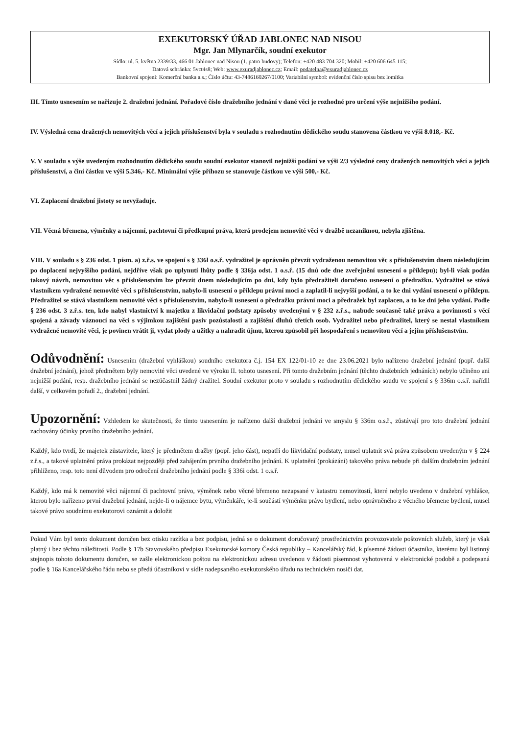EXEKUTORSKÝ ÚŘAD JABLONEC NAD NISOU
Mgr. Jan Mlynarčík, soudní exekutor
Sídlo: ul. 5. května 2339/33, 466 01 Jablonec nad Nisou (1. patro budovy); Telefon: +420 483 704 320; Mobil: +420 606 645 115;
Datová schránka: 5vct4s8; Web: www.exuradjablonec.cz; Email: podatelna@exuradjablonec.cz
Bankovní spojení: Komerční banka a.s.; Číslo účtu: 43-7486160267/0100; Variabilní symbol: evidenční číslo spisu bez lomítka
III. Tímto usnesením se nařizuje 2. dražební jednání. Pořadové číslo dražebního jednání v dané věci je rozhodné pro určení výše nejnižšího podání.
IV. Výsledná cena dražených nemovitých věcí a jejich příslušenství byla v souladu s rozhodnutím dědického soudu stanovena částkou ve výši 8.018,- Kč.
V. V souladu s výše uvedeným rozhodnutím dědického soudu soudní exekutor stanovil nejnižší podání ve výši 2/3 výsledné ceny dražených nemovitých věcí a jejich příslušenství, a činí částku ve výši 5.346,- Kč. Minimální výše příhozu se stanovuje částkou ve výši 500,- Kč.
VI. Zaplacení dražební jistoty se nevyžaduje.
VII. Věcná břemena, výměnky a nájemní, pachtovní či předkupní práva, která prodejem nemovité věci v dražbě nezaniknou, nebyla zjištěna.
VIII. V souladu s § 236 odst. 1 písm. a) z.ř.s. ve spojení s § 336l o.s.ř. vydražitel je oprávněn převzít vydraženou nemovitou věc s příslušenstvím dnem následujícím po doplacení nejvyššího podání, nejdříve však po uplynutí lhůty podle § 336ja odst. 1 o.s.ř. (15 dnů ode dne zveřejnění usnesení o příklepu); byl-li však podán takový návrh, nemovitou věc s příslušenstvím lze převzít dnem následujícím po dni, kdy bylo předražiteli doručeno usnesení o předražku. Vydražitel se stává vlastníkem vydražené nemovité věci s příslušenstvím, nabylo-li usnesení o příklepu právní moci a zaplatil-li nejvyšší podání, a to ke dni vydání usnesení o příklepu. Předražitel se stává vlastníkem nemovité věci s příslušenstvím, nabylo-li usnesení o předražku právní moci a předražek byl zaplacen, a to ke dni jeho vydání. Podle § 236 odst. 3 z.ř.s. ten, kdo nabyl vlastnictví k majetku z likvidační podstaty způsoby uvedenými v § 232 z.ř.s., nabude současně také práva a povinnosti s věcí spojená a závady váznoucí na věci s výjimkou zajištění pasiv pozůstalosti a zajištění dluhů třetích osob. Vydražitel nebo předražitel, který se nestal vlastníkem vydražené nemovité věci, je povinen vrátit ji, vydat plody a užitky a nahradit újmu, kterou způsobil při hospodaření s nemovitou věcí a jejím příslušenstvím.
Odůvodnění: Usnesením (dražební vyhláškou) soudního exekutora č.j. 154 EX 122/01-10 ze dne 23.06.2021 bylo nařízeno dražební jednání (popř. další dražební jednání), jehož předmětem byly nemovité věci uvedené ve výroku II. tohoto usnesení. Při tomto dražebním jednání (těchto dražebních jednáních) nebylo učiněno ani nejnižší podání, resp. dražebního jednání se nezúčastnil žádný dražitel. Soudní exekutor proto v souladu s rozhodnutím dědického soudu ve spojení s § 336m o.s.ř. nařídil další, v celkovém pořadí 2., dražební jednání.
Upozornění: Vzhledem ke skutečnosti, že tímto usnesením je nařízeno další dražební jednání ve smyslu § 336m o.s.ř., zůstávají pro toto dražební jednání zachovány účinky prvního dražebního jednání.
Každý, kdo tvrdí, že majetek zůstavitele, který je předmětem dražby (popř. jeho část), nepatří do likvidační podstaty, musel uplatnit svá práva způsobem uvedeným v § 224 z.ř.s., a takové uplatnění práva prokázat nejpozději před zahájením prvního dražebního jednání. K uplatnění (prokázání) takového práva nebude při dalším dražebním jednání přihlíženo, resp. toto není důvodem pro odročení dražebního jednání podle § 336i odst. 1 o.s.ř.
Každý, kdo má k nemovité věci nájemní či pachtovní právo, výměnek nebo věcné břemeno nezapsané v katastru nemovitostí, které nebylo uvedeno v dražební vyhlášce, kterou bylo nařízeno první dražební jednání, nejde-li o nájemce bytu, výměnkáře, je-li součástí výměnku právo bydlení, nebo oprávněného z věcného břemene bydlení, musel takové právo soudnímu exekutorovi oznámit a doložit
Pokud Vám byl tento dokument doručen bez otisku razítka a bez podpisu, jedná se o dokument doručovaný prostřednictvím provozovatele poštovních služeb, který je však platný i bez těchto náležitostí. Podle § 17b Stavovského předpisu Exekutorské komory Česká republiky – Kancelářský řád, k písemné žádosti účastníka, kterému byl listinný stejnopis tohoto dokumentu doručen, se zašle elektronickou poštou na elektronickou adresu uvedenou v žádosti písemnost vyhotovená v elektronické podobě a podepsaná podle § 16a Kancelářského řádu nebo se předá účastníkovi v sídle nadepsaného exekutorského úřadu na technickém nosiči dat.